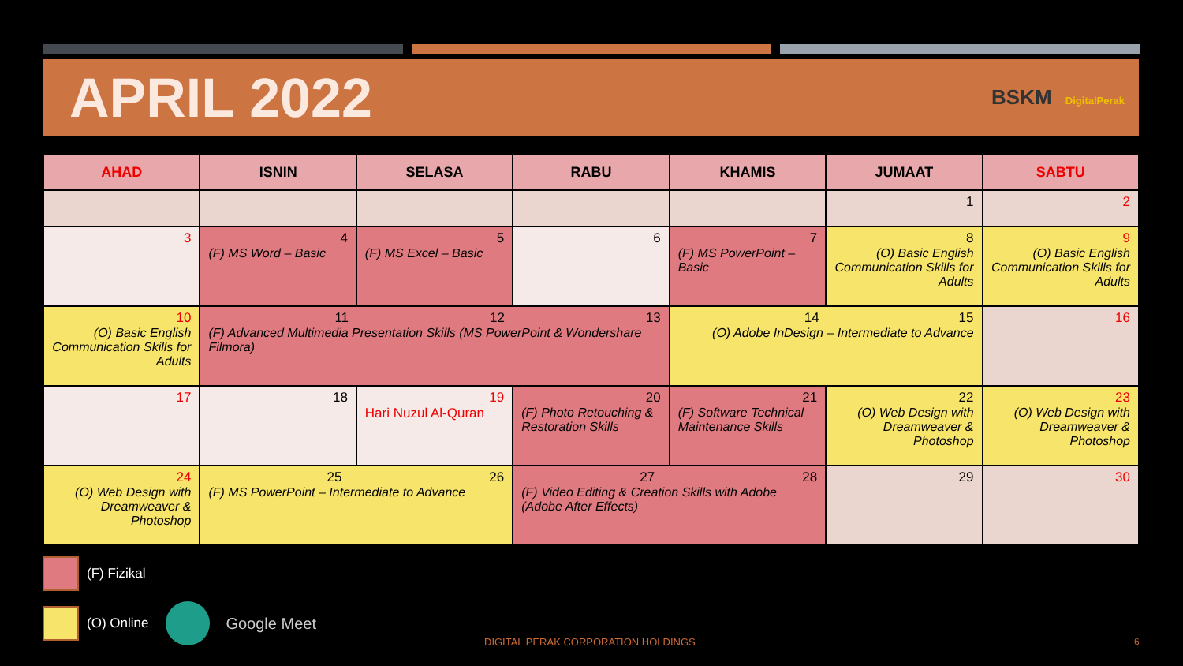APRIL 2022
BSKM DigitalPerak
| AHAD | ISNIN | SELASA | RABU | KHAMIS | JUMAAT | SABTU |
| --- | --- | --- | --- | --- | --- | --- |
| | | | | | 1 | 2 |
| 3 | 4 (F) MS Word – Basic | 5 (F) MS Excel – Basic | 6 | 7 (F) MS PowerPoint – Basic | 8 (O) Basic English Communication Skills for Adults | 9 (O) Basic English Communication Skills for Adults |
| 10 (O) Basic English Communication Skills for Adults | 11 12 13 (F) Advanced Multimedia Presentation Skills (MS PowerPoint & Wondershare Filmora) | | | 14 15 (O) Adobe InDesign – Intermediate to Advance | | 16 |
| 17 | 18 | 19 Hari Nuzul Al-Quran | 20 (F) Photo Retouching & Restoration Skills | 21 (F) Software Technical Maintenance Skills | 22 (O) Web Design with Dreamweaver & Photoshop | 23 (O) Web Design with Dreamweaver & Photoshop |
| 24 (O) Web Design with Dreamweaver & Photoshop | 25 26 (F) MS PowerPoint – Intermediate to Advance | | 27 28 (F) Video Editing & Creation Skills with Adobe (Adobe After Effects) | | 29 | 30 |
(F) Fizikal
(O) Online Google Meet
DIGITAL PERAK CORPORATION HOLDINGS
6